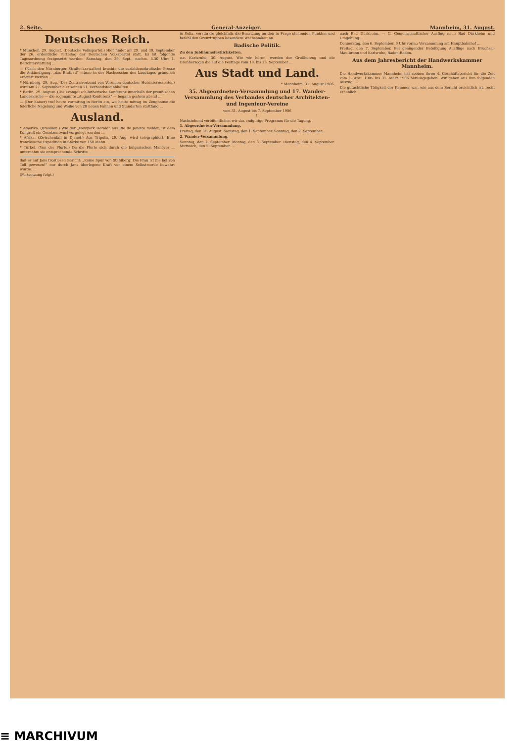2. Seite. General-Anzeiger. Mannheim, 31. August.
Deutsches Reich.
* München, 29. August. (Deutsche Volkspartei.) Hier findet am 29. und 30. September der 26. ordentliche Parteitag der Deutschen Volkspartei statt. Es ist folgende Tagesordnung festgesetzt worden: Samstag, den 29. Sept., nachm. 4.30 Uhr: 1. Berichterstattung ...
— (Nach den Nürnberger Straßenkrawallen) brachte die sozialdemokratische Presse die Ankündigung, „das Blutbad“ müsse in der Nachsession des Landtages gründlich erörtert werden ...
* Nürnberg, 29. Aug. (Der Zentralverband von Vereinen deutscher Holzinteressenten) wird am 27. September hier seinen 11. Verbandstag abhalten ...
* Berlin, 29. August. (Die evangelisch-lutherische Konferenz innerhalb der preußischen Landeskirche — die sogenannte „August-Konferenz“ — begann gestern abend ...
— (Der Kaiser) traf heute vormittag in Berlin ein, wo heute mittag im Zeughause die feierliche Nagelung und Weihe von 28 neuen Fahnen und Standarten stattfand ...
Ausland.
* Amerika. (Brasilien.) Wie der „Newyork Herald“ aus Rio de Janeiro meldet, ist dem Kongreß ein Gesetzentwurf vorgelegt worden ...
* Afrika. (Zwischenfall in Djanet.) Aus Tripolis, 29. Aug. wird telegraphiert: Eine französische Expedition in Stärke von 150 Mann ...
* Türkei. (Von der Pforte.) Da die Pforte sich durch die bulgarischen Manöver ... unternahm sie entsprechende Schritte
daß er auf Jans trostlosen Bericht: „Keine Spur von Stahlberg! Die Frau ist nie bei von Toll gewesen!“ nur durch Jans überlegene Kraft vor einem Selbstmorde bewahrt wurde. ...
(Fortsetzung folgt.)
in Sofia, verstärkte gleichfalls die Besatzung an den in Frage stehenden Punkten und befahl den Grenztruppen besondere Wachsamkeit an.
Badische Politik.
Zu den Jubiläumsfestlichkeiten.
o.c. Karlsruhe, 30. August. Wie wir hören, werden der Großherzog und die Großherzogin die auf die Festtage vom 19. bis 23. September ...
Aus Stadt und Land.
* Mannheim, 31. August 1906.
35. Abgeordneten-Versammlung und 17. Wander-Versammlung des Verbandes deutscher Architekten- und Ingenieur-Vereine
vom 31. August bis 7. September 1906
I.
Nachstehend veröffentlichen wir das endgiltige Programm für die Tagung.
1. Abgeordneten-Versammlung.
Freitag, den 31. August. Samstag, den 1. September. Sonntag, den 2. September.
2. Wander-Versammlung.
Sonntag, den 2. September. Montag, den 3. September. Dienstag, den 4. September. Mittwoch, den 5. September. ...
nach Bad Dürkheim. — C. Gemeinschaftlicher Ausflug nach Bad Dürkheim und Umgebung ...
Donnerstag, den 6. September. 9 Uhr vorm.: Versammlung am Hauptbahnhof ...
Freitag, den 7. September. Bei genügender Beteiligung Ausflüge nach Bruchsal-Maulbronn und Karlsruhe, Baden-Baden.
Aus dem Jahresbericht der Handwerkskammer Mannheim.
Die Handwerkskammer Mannheim hat soeben ihren 4. Geschäftsbericht für die Zeit vom 1. April 1905 bis 31. März 1906 herausgegeben. Wir geben aus ihm folgenden Auszug: ...
Die gutachtliche Tätigkeit der Kammer war, wie aus dem Bericht ersichtlich ist, recht erheblich.
≡ MARCHIVUM